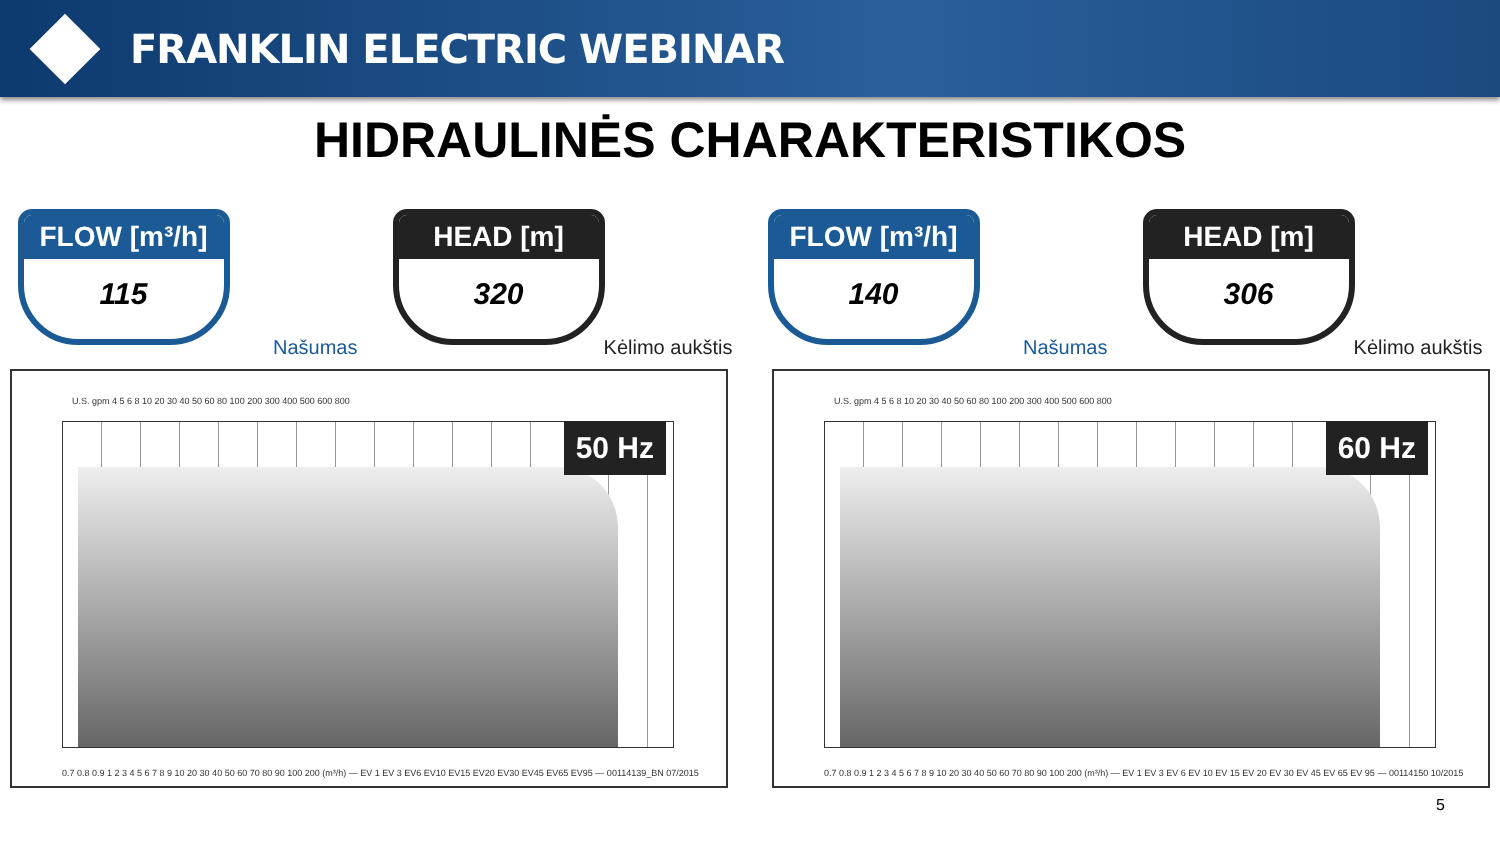FRANKLIN ELECTRIC WEBINAR
HIDRAULINĖS CHARAKTERISTIKOS
FLOW [m³/h]
115
Našumas
HEAD [m]
320
Kėlimo aukštis
FLOW [m³/h]
140
Našumas
HEAD [m]
306
Kėlimo aukštis
U.S. gpm 4 5 6 8 10 20 30 40 50 60 80 100 200 300 400 500 600 800
50 Hz
0.7 0.8 0.9 1 2 3 4 5 6 7 8 9 10 20 30 40 50 60 70 80 90 100 200 (m³/h) — EV 1 EV 3 EV6 EV10 EV15 EV20 EV30 EV45 EV65 EV95 — 00114139_BN 07/2015
U.S. gpm 4 5 6 8 10 20 30 40 50 60 80 100 200 300 400 500 600 800
60 Hz
0.7 0.8 0.9 1 2 3 4 5 6 7 8 9 10 20 30 40 50 60 70 80 90 100 200 (m³/h) — EV 1 EV 3 EV 6 EV 10 EV 15 EV 20 EV 30 EV 45 EV 65 EV 95 — 00114150 10/2015
5